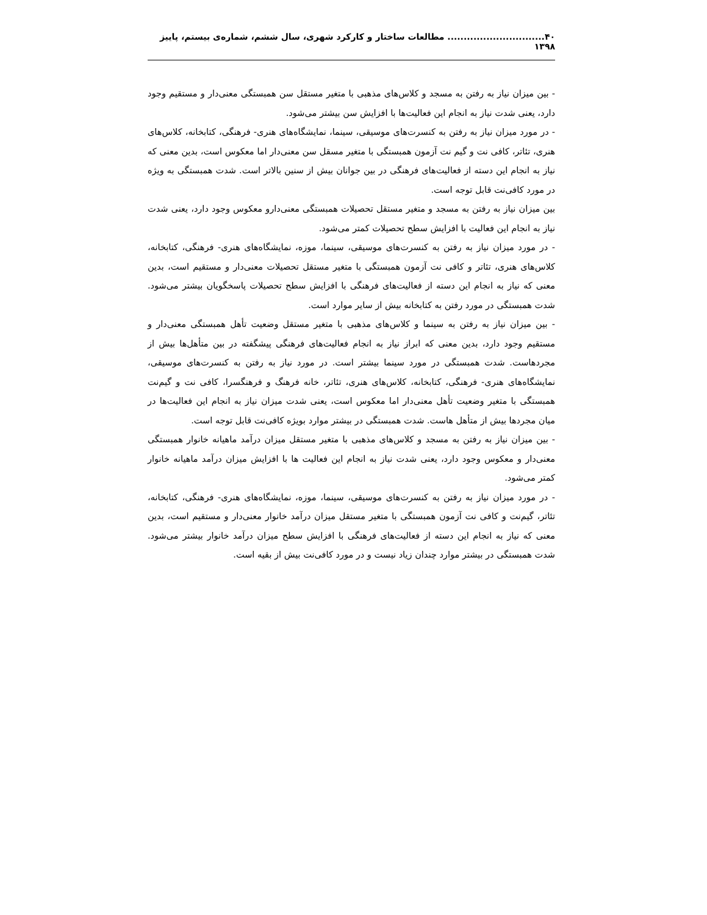۴۰.............................. مطالعات ساختار و کارکرد شهری، سال ششم، شماره‌ی بیستم، پاییز ۱۳۹۸
- بین میزان نیاز به رفتن به مسجد و کلاس‌های مذهبی با متغیر مستقل سن همبستگی معنی‌دار و مستقیم وجود دارد، یعنی شدت نیاز به انجام این فعالیت‌ها با افزایش سن بیشتر می‌شود.
- در مورد میزان نیاز به رفتن به کنسرت‌های موسیقی، سینما، نمایشگاه‌های هنری- فرهنگی، کتابخانه، کلاس‌های هنری، تئاتر، کافی نت و گیم نت آزمون همبستگی با متغیر مسقل سن معنی‌دار اما معکوس است، بدین معنی که نیاز به انجام این دسته از فعالیت‌های فرهنگی در بین جوانان بیش از سنین بالاتر است. شدت همبستگی به ویژه در مورد کافی‌نت قابل توجه است.
بین میزان نیاز به رفتن به مسجد و متغیر مستقل تحصیلات همبستگی معنی‌دارو معکوس وجود دارد، یعنی شدت نیاز به انجام این فعالیت با افزایش سطح تحصیلات کمتر می‌شود.
- در مورد میزان نیاز به رفتن به کنسرت‌های موسیقی، سینما، موزه، نمایشگاه‌های هنری- فرهنگی، کتابخانه، کلاس‌های هنری، تئاتر و کافی نت آزمون همبستگی با متغیر مستقل تحصیلات معنی‌دار و مستقیم است، بدین معنی که نیاز به انجام این دسته از فعالیت‌های فرهنگی با افزایش سطح تحصیلات پاسخگویان بیشتر می‌شود. شدت همبستگی در مورد رفتن به کتابخانه بیش از سایر موارد است.
- بین میزان نیاز به رفتن به سینما و کلاس‌های مذهبی با متغیر مستقل وضعیت تأهل همبستگی معنی‌دار و مستقیم وجود دارد، بدین معنی که ابراز نیاز به انجام فعالیت‌های فرهنگی پیشگفته در بین متأهل‌ها بیش از مجردهاست. شدت همبستگی در مورد سینما بیشتر است. در مورد نیاز به رفتن به کنسرت‌های موسیقی، نمایشگاه‌های هنری- فرهنگی، کتابخانه، کلاس‌های هنری، تئاتر، خانه فرهنگ و فرهنگسرا، کافی نت و گیم‌نت همبستگی با متغیر وضعیت تأهل معنی‌دار اما معکوس است، یعنی شدت میزان نیاز به انجام این فعالیت‌ها در میان مجردها بیش از متأهل هاست. شدت همبستگی در بیشتر موارد بویژه کافی‌نت قابل توجه است.
- بین میزان نیاز به رفتن به مسجد و کلاس‌های مذهبی با متغیر مستقل میزان درآمد ماهیانه خانوار همبستگی معنی‌دار و معکوس وجود دارد، یعنی شدت نیاز به انجام این فعالیت ها با افزایش میزان درآمد ماهیانه خانوار کمتر می‌شود.
- در مورد میزان نیاز به رفتن به کنسرت‌های موسیقی، سینما، موزه، نمایشگاه‌های هنری- فرهنگی، کتابخانه، تئاتر، گیم‌نت و کافی نت آزمون همبستگی با متغیر مستقل میزان درآمد خانوار معنی‌دار و مستقیم است، بدین معنی که نیاز به انجام این دسته از فعالیت‌های فرهنگی با افزایش سطح میزان درآمد خانوار بیشتر می‌شود. شدت همبستگی در بیشتر موارد چندان زیاد نیست و در مورد کافی‌نت بیش از بقیه است.